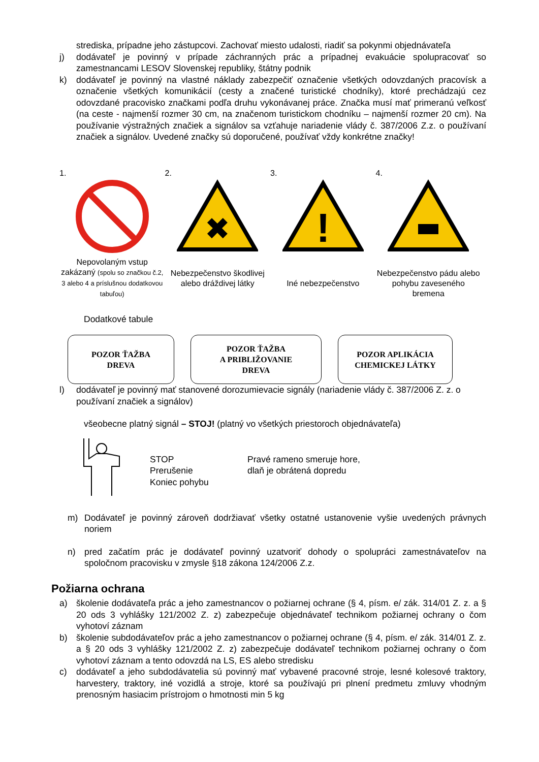strediska, prípadne jeho zástupcovi. Zachovať miesto udalosti, riadiť sa pokynmi objednávateľa
j) dodávateľ je povinný v prípade záchranných prác a prípadnej evakuácie spolupracovať so zamestnancami LESOV Slovenskej republiky, štátny podnik
k) dodávateľ je povinný na vlastné náklady zabezpečiť označenie všetkých odovzdaných pracovísk a označenie všetkých komunikácií (cesty a značené turistické chodníky), ktoré prechádzajú cez odovzdané pracovisko značkami podľa druhu vykonávanej práce. Značka musí mať primeranú veľkosť (na ceste - najmenší rozmer 30 cm, na značenom turistickom chodníku – najmenší rozmer 20 cm). Na používanie výstražných značiek a signálov sa vzťahuje nariadenie vlády č. 387/2006 Z.z. o používaní značiek a signálov. Uvedené značky sú doporučené, používať vždy konkrétne značky!
1.
Nepovolaným vstup zakázaný (spolu so značkou č.2, 3 alebo 4 a príslušnou dodatkovou tabuľou)
2.
✖
Nebezpečenstvo škodlivej alebo dráždivej látky
3.
!
Iné nebezpečenstvo
4.
Nebezpečenstvo pádu alebo pohybu zaveseného bremena
Dodatkové tabule
POZOR ŤAŽBA
DREVA
POZOR ŤAŽBA
A PRIBLIŽOVANIE
DREVA
POZOR APLIKÁCIA
CHEMICKEJ LÁTKY
l) dodávateľ je povinný mať stanovené dorozumievacie signály (nariadenie vlády č. 387/2006 Z. z. o používaní značiek a signálov)
všeobecne platný signál – STOJ! (platný vo všetkých priestoroch objednávateľa)
STOP
Prerušenie
Koniec pohybu
Pravé rameno smeruje hore,
dlaň je obrátená dopredu
m) Dodávateľ je povinný zároveň dodržiavať všetky ostatné ustanovenie vyšie uvedených právnych noriem
n) pred začatím prác je dodávateľ povinný uzatvoriť dohody o spolupráci zamestnávateľov na spoločnom pracovisku v zmysle §18 zákona 124/2006 Z.z.
Požiarna ochrana
a) školenie dodávateľa prác a jeho zamestnancov o požiarnej ochrane (§ 4, písm. e/ zák. 314/01 Z. z. a § 20 ods 3 vyhlášky 121/2002 Z. z) zabezpečuje objednávateľ technikom požiarnej ochrany o čom vyhotoví záznam
b) školenie subdodávateľov prác a jeho zamestnancov o požiarnej ochrane (§ 4, písm. e/ zák. 314/01 Z. z. a § 20 ods 3 vyhlášky 121/2002 Z. z) zabezpečuje dodávateľ technikom požiarnej ochrany o čom vyhotoví záznam a tento odovzdá na LS, ES alebo stredisku
c) dodávateľ a jeho subdodávatelia sú povinný mať vybavené pracovné stroje, lesné kolesové traktory, harvestery, traktory, iné vozidlá a stroje, ktoré sa používajú pri plnení predmetu zmluvy vhodným prenosným hasiacim prístrojom o hmotnosti min 5 kg